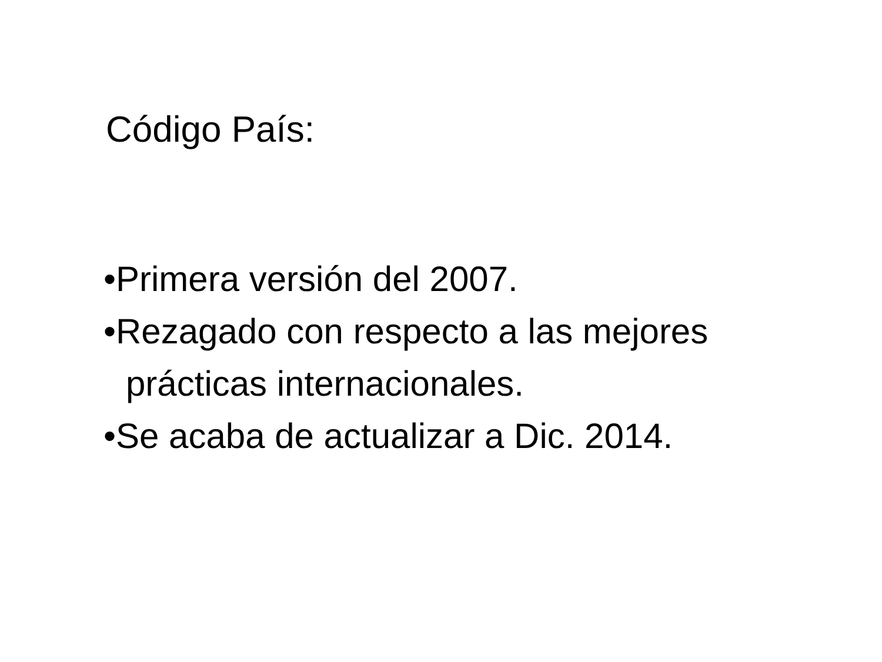Código País:
•Primera versión del 2007.
•Rezagado con respecto a las mejores
prácticas internacionales.
•Se acaba de actualizar a Dic. 2014.